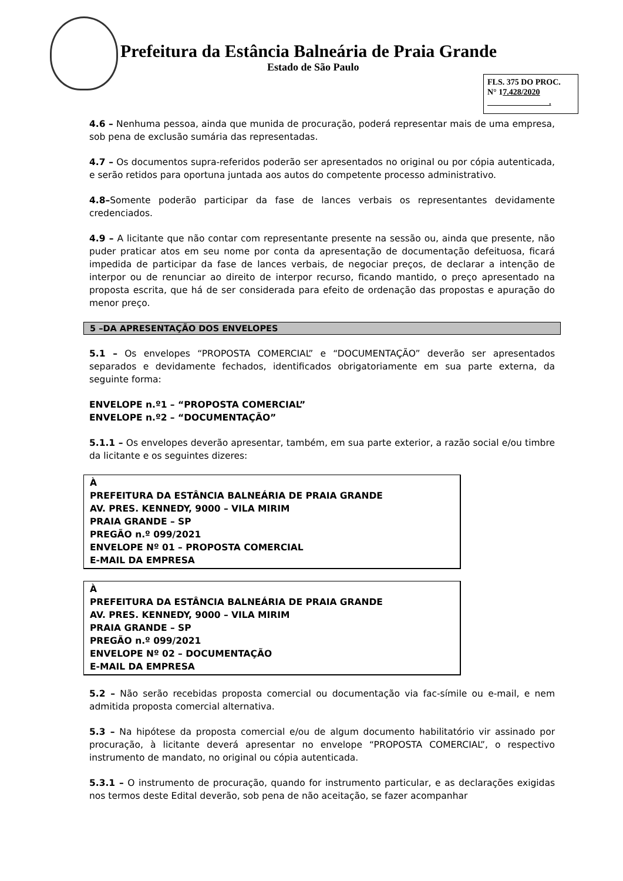Prefeitura da Estância Balneária de Praia Grande
Estado de São Paulo
FLS. 375 DO PROC.
N° 17.428/2020
.
4.6 – Nenhuma pessoa, ainda que munida de procuração, poderá representar mais de uma empresa, sob pena de exclusão sumária das representadas.
4.7 – Os documentos supra-referidos poderão ser apresentados no original ou por cópia autenticada, e serão retidos para oportuna juntada aos autos do competente processo administrativo.
4.8–Somente poderão participar da fase de lances verbais os representantes devidamente credenciados.
4.9 – A licitante que não contar com representante presente na sessão ou, ainda que presente, não puder praticar atos em seu nome por conta da apresentação de documentação defeituosa, ficará impedida de participar da fase de lances verbais, de negociar preços, de declarar a intenção de interpor ou de renunciar ao direito de interpor recurso, ficando mantido, o preço apresentado na proposta escrita, que há de ser considerada para efeito de ordenação das propostas e apuração do menor preço.
5 –DA APRESENTAÇÃO DOS ENVELOPES
5.1 – Os envelopes “PROPOSTA COMERCIAL” e “DOCUMENTAÇÃO” deverão ser apresentados separados e devidamente fechados, identificados obrigatoriamente em sua parte externa, da seguinte forma:
ENVELOPE n.º1 – “PROPOSTA COMERCIAL”
ENVELOPE n.º2 – “DOCUMENTAÇÃO”
5.1.1 – Os envelopes deverão apresentar, também, em sua parte exterior, a razão social e/ou timbre da licitante e os seguintes dizeres:
À
PREFEITURA DA ESTÂNCIA BALNEÁRIA DE PRAIA GRANDE
AV. PRES. KENNEDY, 9000 – VILA MIRIM
PRAIA GRANDE – SP
PREGÃO n.º 099/2021
ENVELOPE Nº 01 – PROPOSTA COMERCIAL
E-MAIL DA EMPRESA
À
PREFEITURA DA ESTÂNCIA BALNEÁRIA DE PRAIA GRANDE
AV. PRES. KENNEDY, 9000 – VILA MIRIM
PRAIA GRANDE – SP
PREGÃO n.º 099/2021
ENVELOPE Nº 02 – DOCUMENTAÇÃO
E-MAIL DA EMPRESA
5.2 – Não serão recebidas proposta comercial ou documentação via fac-símile ou e-mail, e nem admitida proposta comercial alternativa.
5.3 – Na hipótese da proposta comercial e/ou de algum documento habilitatório vir assinado por procuração, à licitante deverá apresentar no envelope “PROPOSTA COMERCIAL”, o respectivo instrumento de mandato, no original ou cópia autenticada.
5.3.1 – O instrumento de procuração, quando for instrumento particular, e as declarações exigidas nos termos deste Edital deverão, sob pena de não aceitação, se fazer acompanhar